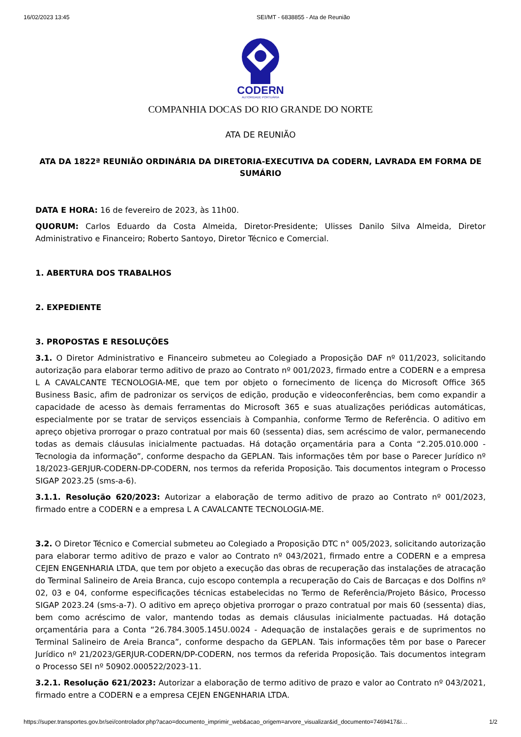16/02/2023 13:45 SEI/MT - 6838855 - Ata de Reunião
CODERN
AUTORIDADE PORTUÁRIA
COMPANHIA DOCAS DO RIO GRANDE DO NORTE
ATA DE REUNIÃO
ATA DA 1822ª REUNIÃO ORDINÁRIA DA DIRETORIA-EXECUTIVA DA CODERN, LAVRADA EM FORMA DE SUMÁRIO
DATA E HORA: 16 de fevereiro de 2023, às 11h00.
QUORUM: Carlos Eduardo da Costa Almeida, Diretor-Presidente; Ulisses Danilo Silva Almeida, Diretor Administrativo e Financeiro; Roberto Santoyo, Diretor Técnico e Comercial.
1. ABERTURA DOS TRABALHOS
2. EXPEDIENTE
3. PROPOSTAS E RESOLUÇÕES
3.1. O Diretor Administrativo e Financeiro submeteu ao Colegiado a Proposição DAF nº 011/2023, solicitando autorização para elaborar termo aditivo de prazo ao Contrato nº 001/2023, firmado entre a CODERN e a empresa L A CAVALCANTE TECNOLOGIA-ME, que tem por objeto o fornecimento de licença do Microsoft Office 365 Business Basic, afim de padronizar os serviços de edição, produção e videoconferências, bem como expandir a capacidade de acesso às demais ferramentas do Microsoft 365 e suas atualizações periódicas automáticas, especialmente por se tratar de serviços essenciais à Companhia, conforme Termo de Referência. O aditivo em apreço objetiva prorrogar o prazo contratual por mais 60 (sessenta) dias, sem acréscimo de valor, permanecendo todas as demais cláusulas inicialmente pactuadas. Há dotação orçamentária para a Conta “2.205.010.000 - Tecnologia da informação”, conforme despacho da GEPLAN. Tais informações têm por base o Parecer Jurídico nº 18/2023-GERJUR-CODERN-DP-CODERN, nos termos da referida Proposição. Tais documentos integram o Processo SIGAP 2023.25 (sms-a-6).
3.1.1. Resolução 620/2023: Autorizar a elaboração de termo aditivo de prazo ao Contrato nº 001/2023, firmado entre a CODERN e a empresa L A CAVALCANTE TECNOLOGIA-ME.
3.2. O Diretor Técnico e Comercial submeteu ao Colegiado a Proposição DTC n° 005/2023, solicitando autorização para elaborar termo aditivo de prazo e valor ao Contrato nº 043/2021, firmado entre a CODERN e a empresa CEJEN ENGENHARIA LTDA, que tem por objeto a execução das obras de recuperação das instalações de atracação do Terminal Salineiro de Areia Branca, cujo escopo contempla a recuperação do Cais de Barcaças e dos Dolfins nº 02, 03 e 04, conforme especificações técnicas estabelecidas no Termo de Referência/Projeto Básico, Processo SIGAP 2023.24 (sms-a-7). O aditivo em apreço objetiva prorrogar o prazo contratual por mais 60 (sessenta) dias, bem como acréscimo de valor, mantendo todas as demais cláusulas inicialmente pactuadas. Há dotação orçamentária para a Conta “26.784.3005.145U.0024 - Adequação de instalações gerais e de suprimentos no Terminal Salineiro de Areia Branca”, conforme despacho da GEPLAN. Tais informações têm por base o Parecer Jurídico nº 21/2023/GERJUR-CODERN/DP-CODERN, nos termos da referida Proposição. Tais documentos integram o Processo SEI nº 50902.000522/2023-11.
3.2.1. Resolução 621/2023: Autorizar a elaboração de termo aditivo de prazo e valor ao Contrato nº 043/2021, firmado entre a CODERN e a empresa CEJEN ENGENHARIA LTDA.
https://super.transportes.gov.br/sei/controlador.php?acao=documento_imprimir_web&acao_origem=arvore_visualizar&id_documento=7469417&i… 1/2